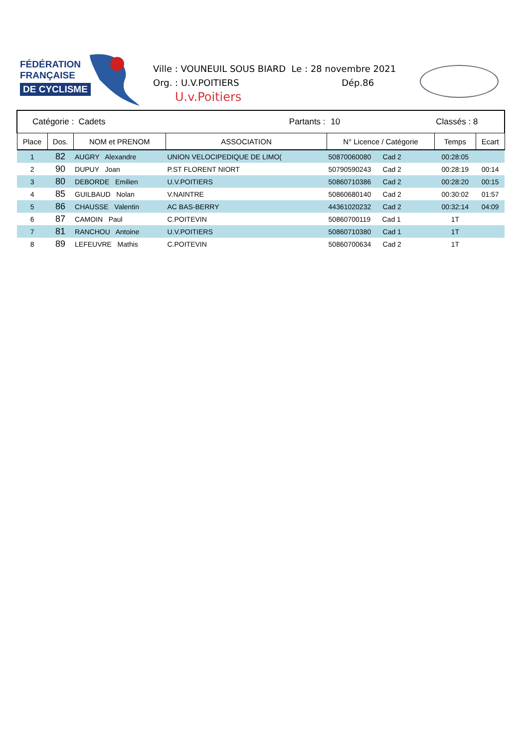FÉDÉRATION
FRANÇAISE
DE CYCLISME
Ville : VOUNEUIL SOUS BIARD Le : 28 novembre 2021
Org. : U.V.POITIERS Dép.86
U.v.Poitiers
| Catégorie : Cadets | | | Partants : | 10 | Classés : 8 | |
| Place | Dos. | NOM et PRENOM | ASSOCIATION | N° Licence / Catégorie | Temps | Ecart |
| 1 | 82 | AUGRY Alexandre | UNION VELOCIPEDIQUE DE LIMO( | 50870060080 Cad 2 | 00:28:05 | |
| 2 | 90 | DUPUY Joan | P.ST FLORENT NIORT | 50790590243 Cad 2 | 00:28:19 | 00:14 |
| 3 | 80 | DEBORDE Emilien | U.V.POITIERS | 50860710386 Cad 2 | 00:28:20 | 00:15 |
| 4 | 85 | GUILBAUD Nolan | V.NAINTRE | 50860680140 Cad 2 | 00:30:02 | 01:57 |
| 5 | 86 | CHAUSSE Valentin | AC BAS-BERRY | 44361020232 Cad 2 | 00:32:14 | 04:09 |
| 6 | 87 | CAMOIN Paul | C.POITEVIN | 50860700119 Cad 1 | 1T | |
| 7 | 81 | RANCHOU Antoine | U.V.POITIERS | 50860710380 Cad 1 | 1T | |
| 8 | 89 | LEFEUVRE Mathis | C.POITEVIN | 50860700634 Cad 2 | 1T | |